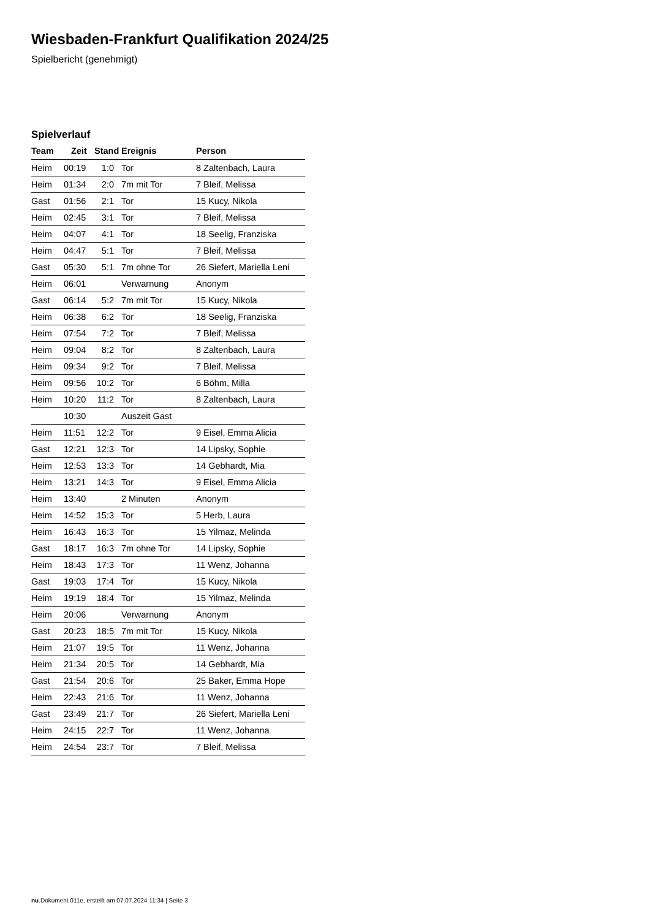Wiesbaden-Frankfurt Qualifikation 2024/25
Spielbericht (genehmigt)
Spielverlauf
| Team | Zeit | Stand | Ereignis | Person |
| --- | --- | --- | --- | --- |
| Heim | 00:19 | 1:0 | Tor | 8 Zaltenbach, Laura |
| Heim | 01:34 | 2:0 | 7m mit Tor | 7 Bleif, Melissa |
| Gast | 01:56 | 2:1 | Tor | 15 Kucy, Nikola |
| Heim | 02:45 | 3:1 | Tor | 7 Bleif, Melissa |
| Heim | 04:07 | 4:1 | Tor | 18 Seelig, Franziska |
| Heim | 04:47 | 5:1 | Tor | 7 Bleif, Melissa |
| Gast | 05:30 | 5:1 | 7m ohne Tor | 26 Siefert, Mariella Leni |
| Heim | 06:01 | | Verwarnung | Anonym |
| Gast | 06:14 | 5:2 | 7m mit Tor | 15 Kucy, Nikola |
| Heim | 06:38 | 6:2 | Tor | 18 Seelig, Franziska |
| Heim | 07:54 | 7:2 | Tor | 7 Bleif, Melissa |
| Heim | 09:04 | 8:2 | Tor | 8 Zaltenbach, Laura |
| Heim | 09:34 | 9:2 | Tor | 7 Bleif, Melissa |
| Heim | 09:56 | 10:2 | Tor | 6 Böhm, Milla |
| Heim | 10:20 | 11:2 | Tor | 8 Zaltenbach, Laura |
| | 10:30 | | Auszeit Gast | |
| Heim | 11:51 | 12:2 | Tor | 9 Eisel, Emma Alicia |
| Gast | 12:21 | 12:3 | Tor | 14 Lipsky, Sophie |
| Heim | 12:53 | 13:3 | Tor | 14 Gebhardt, Mia |
| Heim | 13:21 | 14:3 | Tor | 9 Eisel, Emma Alicia |
| Heim | 13:40 | | 2 Minuten | Anonym |
| Heim | 14:52 | 15:3 | Tor | 5 Herb, Laura |
| Heim | 16:43 | 16:3 | Tor | 15 Yilmaz, Melinda |
| Gast | 18:17 | 16:3 | 7m ohne Tor | 14 Lipsky, Sophie |
| Heim | 18:43 | 17:3 | Tor | 11 Wenz, Johanna |
| Gast | 19:03 | 17:4 | Tor | 15 Kucy, Nikola |
| Heim | 19:19 | 18:4 | Tor | 15 Yilmaz, Melinda |
| Heim | 20:06 | | Verwarnung | Anonym |
| Gast | 20:23 | 18:5 | 7m mit Tor | 15 Kucy, Nikola |
| Heim | 21:07 | 19:5 | Tor | 11 Wenz, Johanna |
| Heim | 21:34 | 20:5 | Tor | 14 Gebhardt, Mia |
| Gast | 21:54 | 20:6 | Tor | 25 Baker, Emma Hope |
| Heim | 22:43 | 21:6 | Tor | 11 Wenz, Johanna |
| Gast | 23:49 | 21:7 | Tor | 26 Siefert, Mariella Leni |
| Heim | 24:15 | 22:7 | Tor | 11 Wenz, Johanna |
| Heim | 24:54 | 23:7 | Tor | 7 Bleif, Melissa |
nu.Dokument 011e, erstellt am 07.07.2024 11:34 | Seite 3